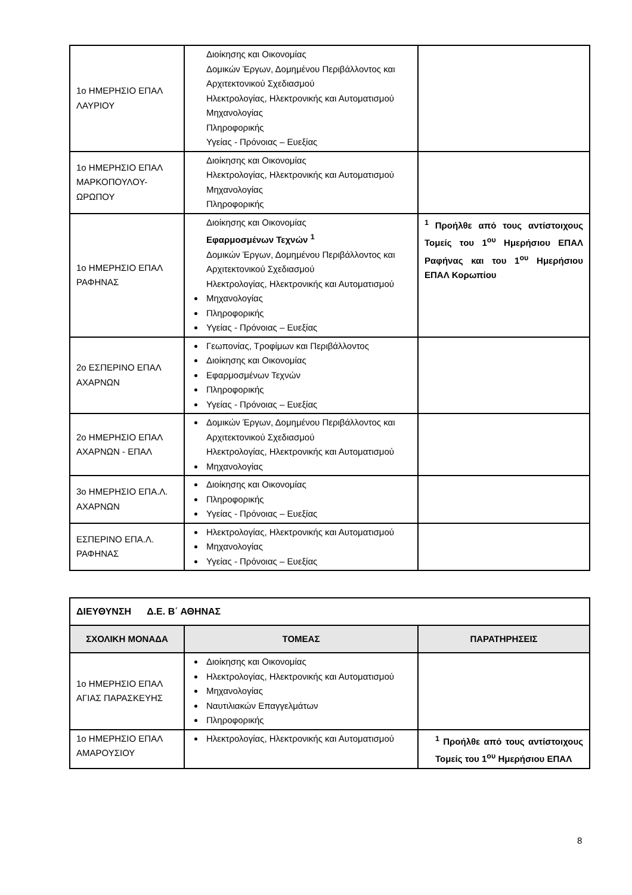| 1ο ΗΜΕΡΗΣΙΟ ΕΠΑΛ ΛΑΥΡΙΟΥ | Διοίκησης και Οικονομίας Δομικών Έργων, Δομημένου Περιβάλλοντος και Αρχιτεκτονικού Σχεδιασμού Ηλεκτρολογίας, Ηλεκτρονικής και Αυτοματισμού Μηχανολογίας Πληροφορικής Υγείας - Πρόνοιας – Ευεξίας | |
| 1ο ΗΜΕΡΗΣΙΟ ΕΠΑΛ ΜΑΡΚΟΠΟΥΛΟΥ-ΩΡΩΠΟΥ | Διοίκησης και Οικονομίας Ηλεκτρολογίας, Ηλεκτρονικής και Αυτοματισμού Μηχανολογίας Πληροφορικής | |
| 1ο ΗΜΕΡΗΣΙΟ ΕΠΑΛ ΡΑΦΗΝΑΣ | Διοίκησης και Οικονομίας Εφαρμοσμένων Τεχνών <sup>1</sup> Δομικών Έργων, Δομημένου Περιβάλλοντος και Αρχιτεκτονικού Σχεδιασμού Ηλεκτρολογίας, Ηλεκτρονικής και Αυτοματισμού Μηχανολογίας Πληροφορικής Υγείας - Πρόνοιας – Ευεξίας | <sup>1</sup> Προήλθε από τους αντίστοιχους Τομείς του 1<sup>ου</sup> Ημερήσιου ΕΠΑΛ Ραφήνας και του 1<sup>ου</sup> Ημερήσιου ΕΠΑΛ Κορωπίου |
| 2ο ΕΣΠΕΡΙΝΟ ΕΠΑΛ ΑΧΑΡΝΩΝ | Γεωπονίας, Τροφίμων και Περιβάλλοντος Διοίκησης και Οικονομίας Εφαρμοσμένων Τεχνών Πληροφορικής Υγείας - Πρόνοιας – Ευεξίας | |
| 2ο ΗΜΕΡΗΣΙΟ ΕΠΑΛ ΑΧΑΡΝΩΝ - ΕΠΑΛ | Δομικών Έργων, Δομημένου Περιβάλλοντος και Αρχιτεκτονικού Σχεδιασμού Ηλεκτρολογίας, Ηλεκτρονικής και Αυτοματισμού Μηχανολογίας | |
| 3ο ΗΜΕΡΗΣΙΟ ΕΠΑ.Λ. ΑΧΑΡΝΩΝ | Διοίκησης και Οικονομίας Πληροφορικής Υγείας - Πρόνοιας – Ευεξίας | |
| ΕΣΠΕΡΙΝΟ ΕΠΑ.Λ. ΡΑΦΗΝΑΣ | Ηλεκτρολογίας, Ηλεκτρονικής και Αυτοματισμού Μηχανολογίας Υγείας - Πρόνοιας – Ευεξίας | |
| ΔΙΕΥΘΥΝΣΗ Δ.Ε. Β΄ ΑΘΗΝΑΣ | | |
| ΣΧΟΛΙΚΗ ΜΟΝΑΔΑ | ΤΟΜΕΑΣ | ΠΑΡΑΤΗΡΗΣΕΙΣ |
| 1ο ΗΜΕΡΗΣΙΟ ΕΠΑΛ ΑΓΙΑΣ ΠΑΡΑΣΚΕΥΗΣ | Διοίκησης και Οικονομίας Ηλεκτρολογίας, Ηλεκτρονικής και Αυτοματισμού Μηχανολογίας Ναυτιλιακών Επαγγελμάτων Πληροφορικής | |
| 1ο ΗΜΕΡΗΣΙΟ ΕΠΑΛ ΑΜΑΡΟΥΣΙΟΥ | Ηλεκτρολογίας, Ηλεκτρονικής και Αυτοματισμού | <sup>1</sup> Προήλθε από τους αντίστοιχους Τομείς του 1<sup>ου</sup> Ημερήσιου ΕΠΑΛ |
8